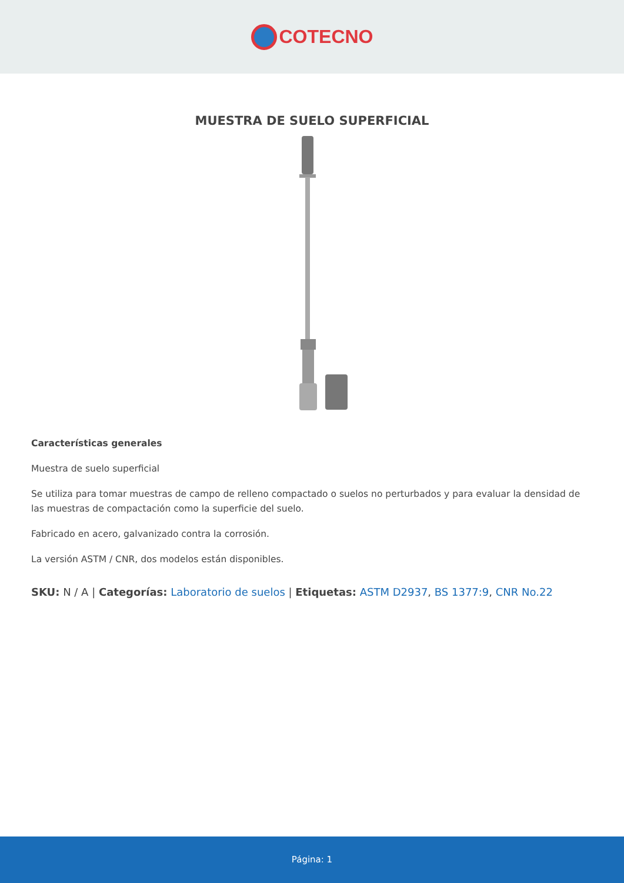COTECNO
MUESTRA DE SUELO SUPERFICIAL
Características generales
Muestra de suelo superficial
Se utiliza para tomar muestras de campo de relleno compactado o suelos no perturbados y para evaluar la densidad de las muestras de compactación como la superficie del suelo.
Fabricado en acero, galvanizado contra la corrosión.
La versión ASTM / CNR, dos modelos están disponibles.
SKU: N / A | Categorías: Laboratorio de suelos | Etiquetas: ASTM D2937, BS 1377:9, CNR No.22
Página: 1